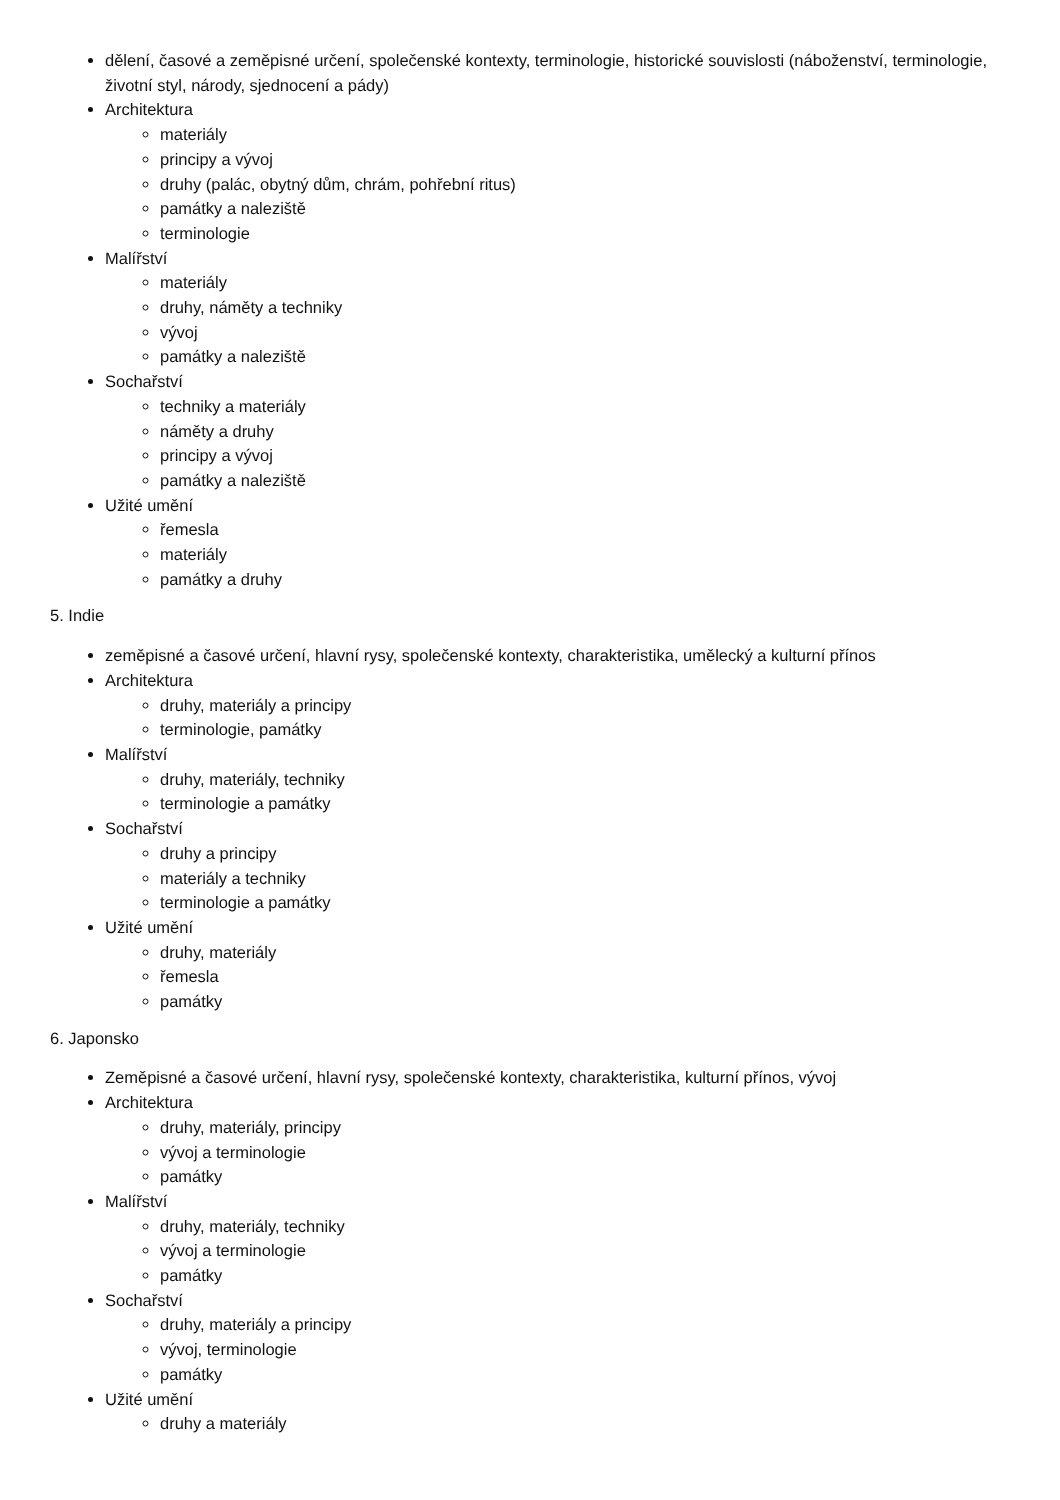dělení, časové a zeměpisné určení, společenské kontexty, terminologie, historické souvislosti (náboženství, terminologie, životní styl, národy, sjednocení a pády)
Architektura
materiály
principy a vývoj
druhy (palác, obytný dům, chrám, pohřební ritus)
památky a naleziště
terminologie
Malířství
materiály
druhy, náměty a techniky
vývoj
památky a naleziště
Sochařství
techniky a materiály
náměty a druhy
principy a vývoj
památky a naleziště
Užité umění
řemesla
materiály
památky a druhy
5. Indie
zeměpisné a časové určení, hlavní rysy, společenské kontexty, charakteristika, umělecký a kulturní přínos
Architektura
druhy, materiály a principy
terminologie, památky
Malířství
druhy, materiály, techniky
terminologie a památky
Sochařství
druhy a principy
materiály a techniky
terminologie a památky
Užité umění
druhy, materiály
řemesla
památky
6. Japonsko
Zeměpisné a časové určení, hlavní rysy, společenské kontexty, charakteristika, kulturní přínos, vývoj
Architektura
druhy, materiály, principy
vývoj a terminologie
památky
Malířství
druhy, materiály, techniky
vývoj a terminologie
památky
Sochařství
druhy, materiály a principy
vývoj, terminologie
památky
Užité umění
druhy a materiály